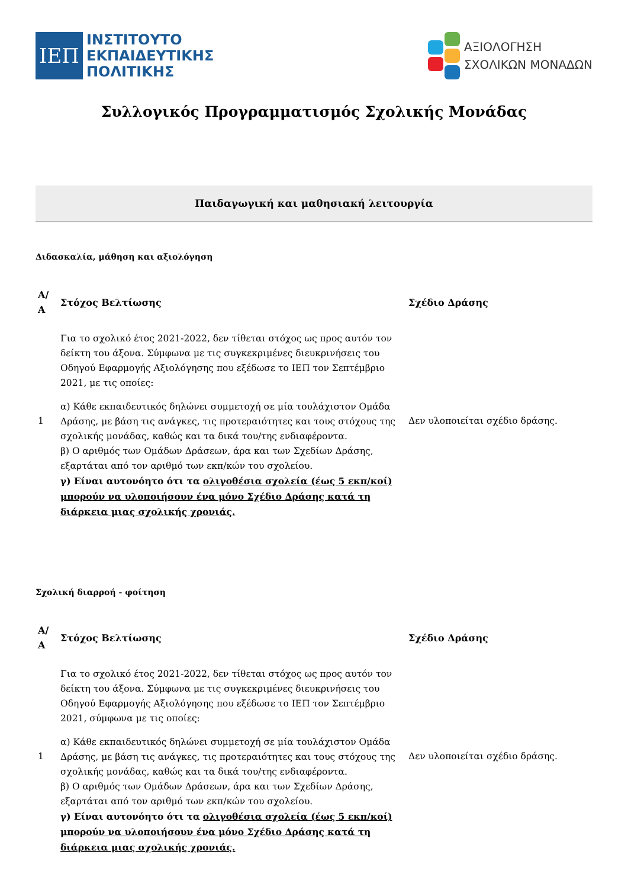ΙΕΠ
ΙΝΣΤΙΤΟΥΤΟ
ΕΚΠΑΙΔΕΥΤΙΚΗΣ
ΠΟΛΙΤΙΚΗΣ
ΑΞΙΟΛΟΓΗΣΗ
ΣΧΟΛΙΚΩΝ ΜΟΝΑΔΩΝ
Συλλογικός Προγραμματισμός Σχολικής Μονάδας
Παιδαγωγική και μαθησιακή λειτουργία
Διδασκαλία, μάθηση και αξιολόγηση
| Α/Α | Στόχος Βελτίωσης | Σχέδιο Δράσης |
| --- | --- | --- |
| 1 | Για το σχολικό έτος 2021-2022, δεν τίθεται στόχος ως προς αυτόν τον δείκτη του άξονα. Σύμφωνα με τις συγκεκριμένες διευκρινήσεις του Οδηγού Εφαρμογής Αξιολόγησης που εξέδωσε το ΙΕΠ τον Σεπτέμβριο 2021, με τις οποίες: α) Κάθε εκπαιδευτικός δηλώνει συμμετοχή σε μία τουλάχιστον Ομάδα Δράσης, με βάση τις ανάγκες, τις προτεραιότητες και τους στόχους της σχολικής μονάδας, καθώς και τα δικά του/της ενδιαφέροντα. β) Ο αριθμός των Ομάδων Δράσεων, άρα και των Σχεδίων Δράσης, εξαρτάται από τον αριθμό των εκπ/κών του σχολείου. γ) Είναι αυτονόητο ότι τα ολιγοθέσια σχολεία (έως 5 εκπ/κοί) μπορούν να υλοποιήσουν ένα μόνο Σχέδιο Δράσης κατά τη διάρκεια μιας σχολικής χρονιάς. | Δεν υλοποιείται σχέδιο δράσης. |
Σχολική διαρροή - φοίτηση
| Α/Α | Στόχος Βελτίωσης | Σχέδιο Δράσης |
| --- | --- | --- |
| 1 | Για το σχολικό έτος 2021-2022, δεν τίθεται στόχος ως προς αυτόν τον δείκτη του άξονα. Σύμφωνα με τις συγκεκριμένες διευκρινήσεις του Οδηγού Εφαρμογής Αξιολόγησης που εξέδωσε το ΙΕΠ τον Σεπτέμβριο 2021, σύμφωνα με τις οποίες: α) Κάθε εκπαιδευτικός δηλώνει συμμετοχή σε μία τουλάχιστον Ομάδα Δράσης, με βάση τις ανάγκες, τις προτεραιότητες και τους στόχους της σχολικής μονάδας, καθώς και τα δικά του/της ενδιαφέροντα. β) Ο αριθμός των Ομάδων Δράσεων, άρα και των Σχεδίων Δράσης, εξαρτάται από τον αριθμό των εκπ/κών του σχολείου. γ) Είναι αυτονόητο ότι τα ολιγοθέσια σχολεία (έως 5 εκπ/κοί) μπορούν να υλοποιήσουν ένα μόνο Σχέδιο Δράσης κατά τη διάρκεια μιας σχολικής χρονιάς. | Δεν υλοποιείται σχέδιο δράσης. |